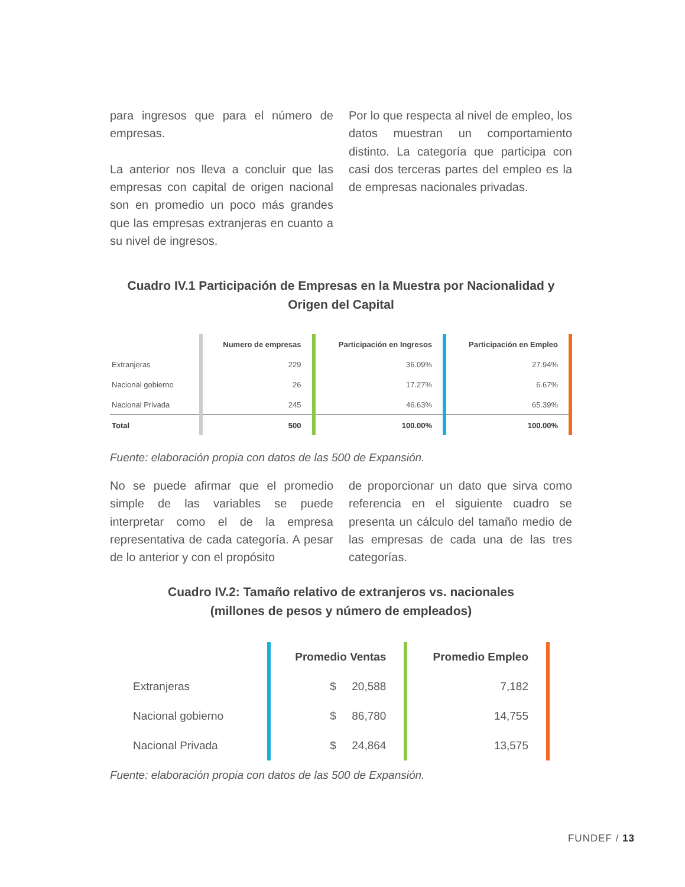para ingresos que para el número de empresas.
La anterior nos lleva a concluir que las empresas con capital de origen nacional son en promedio un poco más grandes que las empresas extranjeras en cuanto a su nivel de ingresos.
Por lo que respecta al nivel de empleo, los datos muestran un comportamiento distinto. La categoría que participa con casi dos terceras partes del empleo es la de empresas nacionales privadas.
Cuadro IV.1 Participación de Empresas en la Muestra por Nacionalidad y Origen del Capital
| | Numero de empresas | Participación en Ingresos | Participación en Empleo |
| --- | --- | --- | --- |
| Extranjeras | 229 | 36.09% | 27.94% |
| Nacional gobierno | 26 | 17.27% | 6.67% |
| Nacional Privada | 245 | 46.63% | 65.39% |
| Total | 500 | 100.00% | 100.00% |
Fuente: elaboración propia con datos de las 500 de Expansión.
No se puede afirmar que el promedio simple de las variables se puede interpretar como el de la empresa representativa de cada categoría. A pesar de lo anterior y con el propósito
de proporcionar un dato que sirva como referencia en el siguiente cuadro se presenta un cálculo del tamaño medio de las empresas de cada una de las tres categorías.
Cuadro IV.2: Tamaño relativo de extranjeros vs. nacionales
(millones de pesos y número de empleados)
| | Promedio Ventas | Promedio Empleo |
| --- | --- | --- |
| Extranjeras | $ 20,588 | 7,182 |
| Nacional gobierno | $ 86,780 | 14,755 |
| Nacional Privada | $ 24,864 | 13,575 |
Fuente: elaboración propia con datos de las 500 de Expansión.
FUNDEF / 13